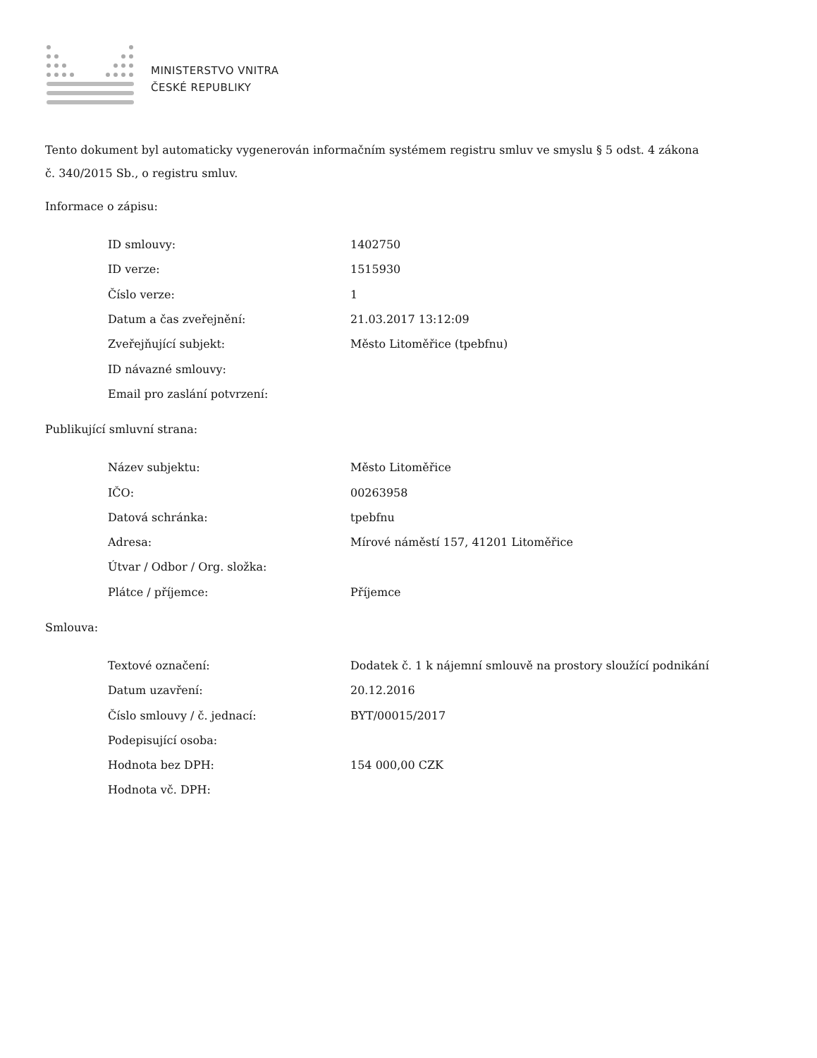MINISTERSTVO VNITRA
ČESKÉ REPUBLIKY
Tento dokument byl automaticky vygenerován informačním systémem registru smluv ve smyslu § 5 odst. 4 zákona
č. 340/2015 Sb., o registru smluv.
Informace o zápisu:
| ID smlouvy: | 1402750 |
| ID verze: | 1515930 |
| Číslo verze: | 1 |
| Datum a čas zveřejnění: | 21.03.2017 13:12:09 |
| Zveřejňující subjekt: | Město Litoměřice (tpebfnu) |
| ID návazné smlouvy: | |
| Email pro zaslání potvrzení: | |
Publikující smluvní strana:
| Název subjektu: | Město Litoměřice |
| IČO: | 00263958 |
| Datová schránka: | tpebfnu |
| Adresa: | Mírové náměstí 157, 41201 Litoměřice |
| Útvar / Odbor / Org. složka: | |
| Plátce / příjemce: | Příjemce |
Smlouva:
| Textové označení: | Dodatek č. 1 k nájemní smlouvě na prostory sloužící podnikání |
| Datum uzavření: | 20.12.2016 |
| Číslo smlouvy / č. jednací: | BYT/00015/2017 |
| Podepisující osoba: | |
| Hodnota bez DPH: | 154 000,00 CZK |
| Hodnota vč. DPH: | |